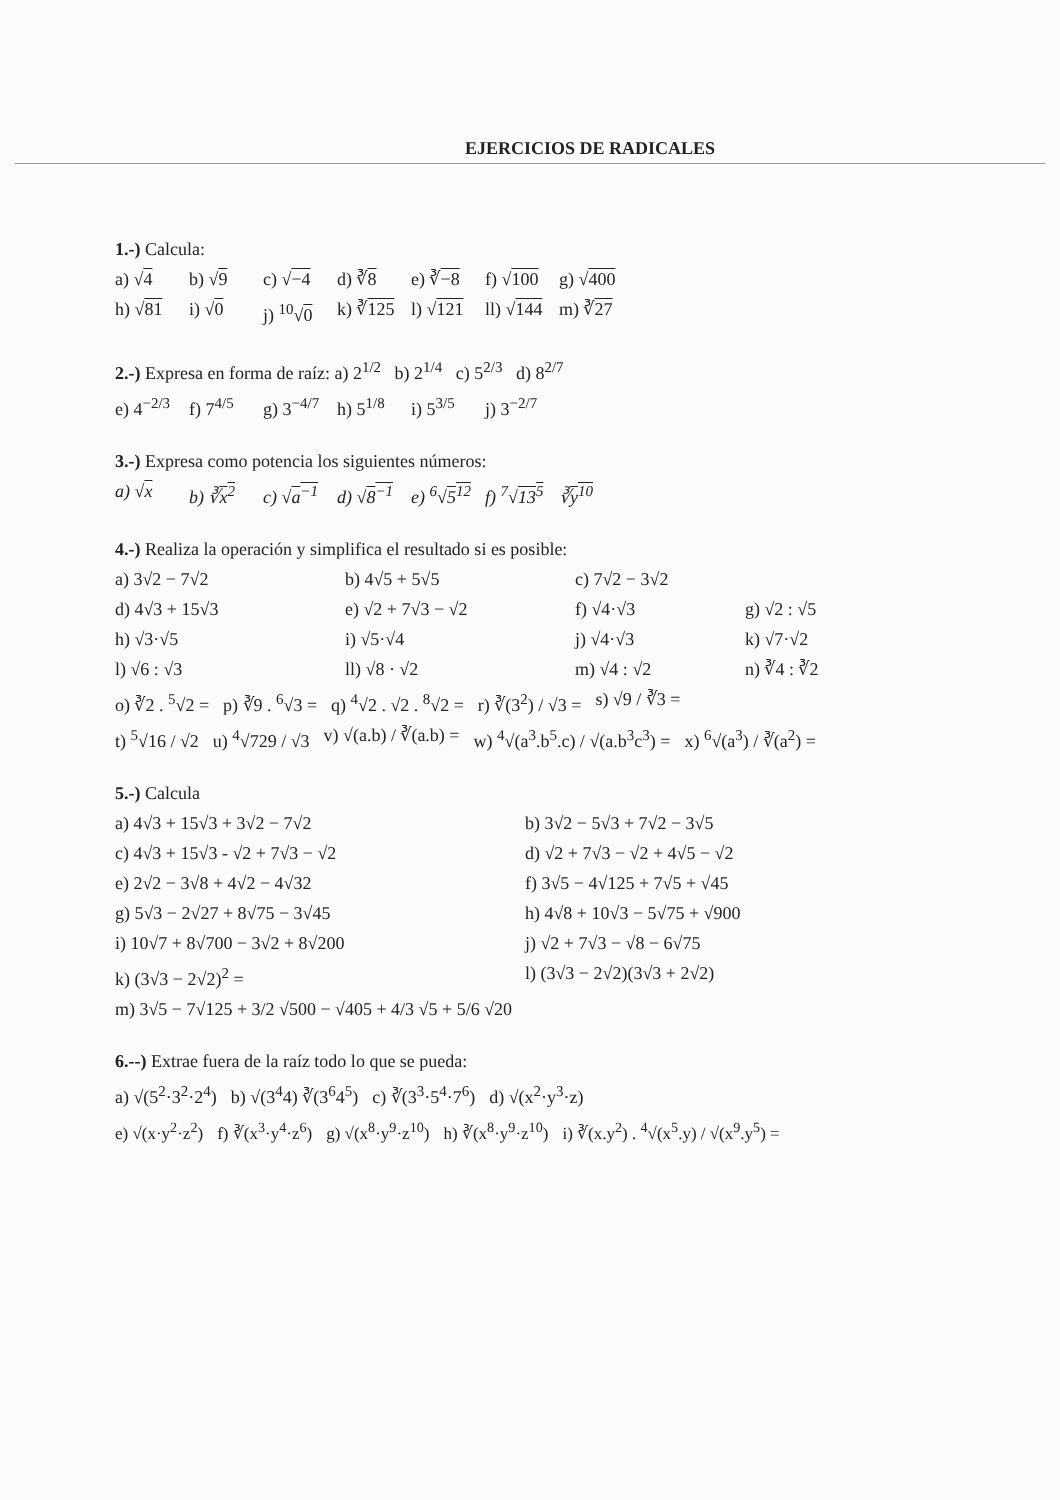EJERCICIOS DE RADICALES
1.-) Calcula:
a) √4 b) √9 c) √−4 d) ∛8 e) ∛−8 f) √100 g) √400
h) √81 i) √0 j) <sup>10</sup>√0 k) ∛125 l) √121 ll) √144 m) ∛27
2.-) Expresa en forma de raíz: a) 2<sup>1/2</sup> b) 2<sup>1/4</sup> c) 5<sup>2/3</sup> d) 8<sup>2/7</sup>
e) 4<sup>−2/3</sup> f) 7<sup>4/5</sup> g) 3<sup>−4/7</sup> h) 5<sup>1/8</sup> i) 5<sup>3/5</sup> j) 3<sup>−2/7</sup>
3.-) Expresa como potencia los siguientes números:
a) √x b) ∛x<sup>2</sup> c) √a<sup>−1</sup> d) √8<sup>−1</sup> e) <sup>6</sup>√5<sup>12</sup> f) <sup>7</sup>√13<sup>5</sup> ∛y<sup>10</sup>
4.-) Realiza la operación y simplifica el resultado si es posible:
a) 3√2 − 7√2 b) 4√5 + 5√5 c) 7√2 − 3√2 d) 4√3 + 15√3 e) √2 + 7√3 − √2 f) √4·√3 g) √2 : √5 h) √3·√5 i) √5·√4 j) √4·√3 k) √7·√2 l) √6 : √3 ll) √8 · √2 m) √4 : √2 n) ∛4 : ∛2
o) ∛2 . <sup>5</sup>√2 = p) ∛9 . <sup>6</sup>√3 = q) <sup>4</sup>√2 . √2 . <sup>8</sup>√2 = r) ∛(3<sup>2</sup>) / √3 = s) √9 / ∛3 =
t) <sup>5</sup>√16 / √2 u) <sup>4</sup>√729 / √3 v) √(a.b) / ∛(a.b) = w) <sup>4</sup>√(a<sup>3</sup>.b<sup>5</sup>.c) / √(a.b<sup>3</sup>c<sup>3</sup>) = x) <sup>6</sup>√(a<sup>3</sup>) / ∛(a<sup>2</sup>) =
5.-) Calcula
a) 4√3 + 15√3 + 3√2 − 7√2 b) 3√2 − 5√3 + 7√2 − 3√5 c) 4√3 + 15√3 - √2 + 7√3 − √2 d) √2 + 7√3 − √2 + 4√5 − √2 e) 2√2 − 3√8 + 4√2 − 4√32 f) 3√5 − 4√125 + 7√5 + √45 g) 5√3 − 2√27 + 8√75 − 3√45 h) 4√8 + 10√3 − 5√75 + √900 i) 10√7 + 8√700 − 3√2 + 8√200 j) √2 + 7√3 − √8 − 6√75 k) (3√3 − 2√2)<sup>2</sup> = l) (3√3 − 2√2)(3√3 + 2√2)
m) 3√5 − 7√125 + 3/2 √500 − √405 + 4/3 √5 + 5/6 √20
6.--) Extrae fuera de la raíz todo lo que se pueda:
a) √(5<sup>2</sup>·3<sup>2</sup>·2<sup>4</sup>) b) √(3<sup>4</sup>4) ∛(3<sup>6</sup>4<sup>5</sup>) c) ∛(3<sup>3</sup>·5<sup>4</sup>·7<sup>6</sup>) d) √(x<sup>2</sup>·y<sup>3</sup>·z)
e) √(x·y<sup>2</sup>·z<sup>2</sup>) f) ∛(x<sup>3</sup>·y<sup>4</sup>·z<sup>6</sup>) g) √(x<sup>8</sup>·y<sup>9</sup>·z<sup>10</sup>) h) ∛(x<sup>8</sup>·y<sup>9</sup>·z<sup>10</sup>) i) ∛(x.y<sup>2</sup>) . <sup>4</sup>√(x<sup>5</sup>.y) / √(x<sup>9</sup>.y<sup>5</sup>) =